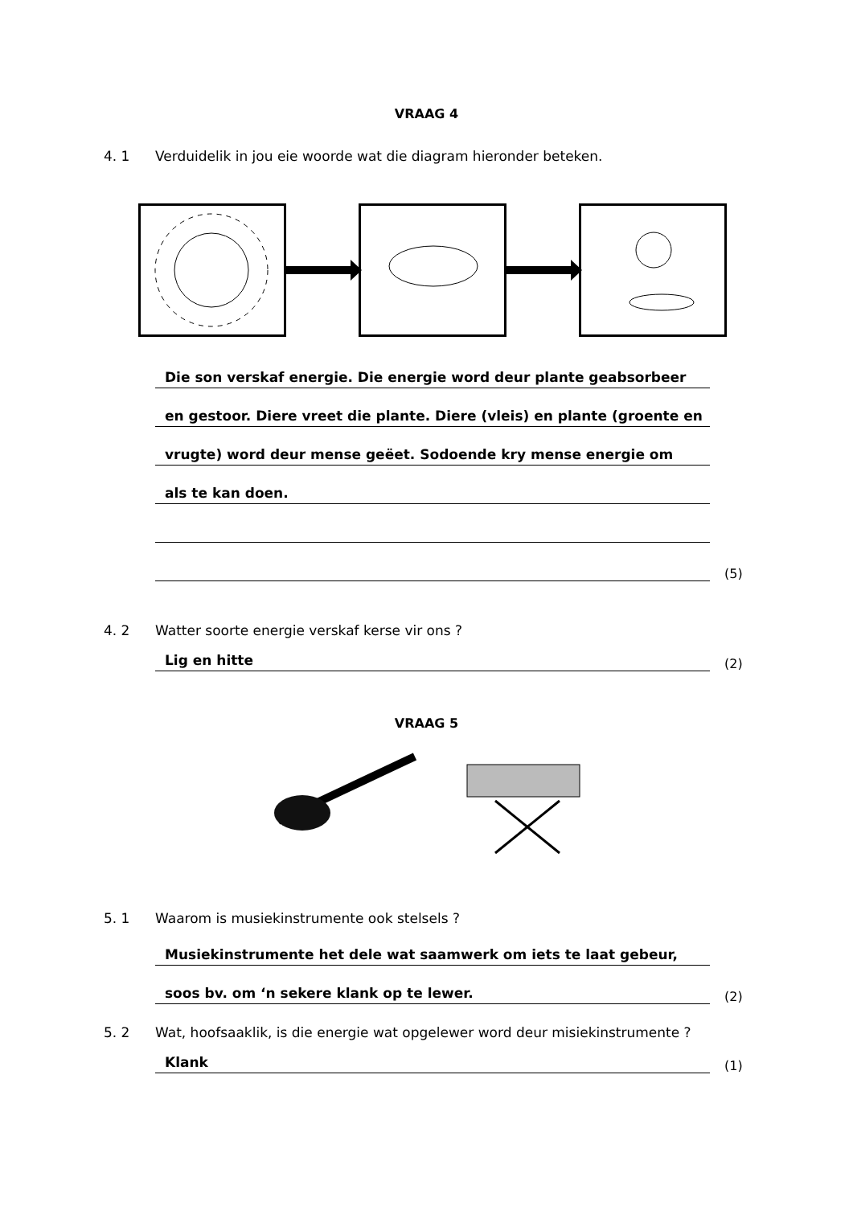VRAAG 4
4. 1 Verduidelik in jou eie woorde wat die diagram hieronder beteken.
Die son verskaf energie. Die energie word deur plante geabsorbeer
en gestoor. Diere vreet die plante. Diere (vleis) en plante (groente en
vrugte) word deur mense geëet. Sodoende kry mense energie om
als te kan doen.
(5)
4. 2 Watter soorte energie verskaf kerse vir ons ?
Lig en hitte
(2)
VRAAG 5
5. 1 Waarom is musiekinstrumente ook stelsels ?
Musiekinstrumente het dele wat saamwerk om iets te laat gebeur,
soos bv. om ‘n sekere klank op te lewer.
(2)
5. 2 Wat, hoofsaaklik, is die energie wat opgelewer word deur misiekinstrumente ?
Klank
(1)